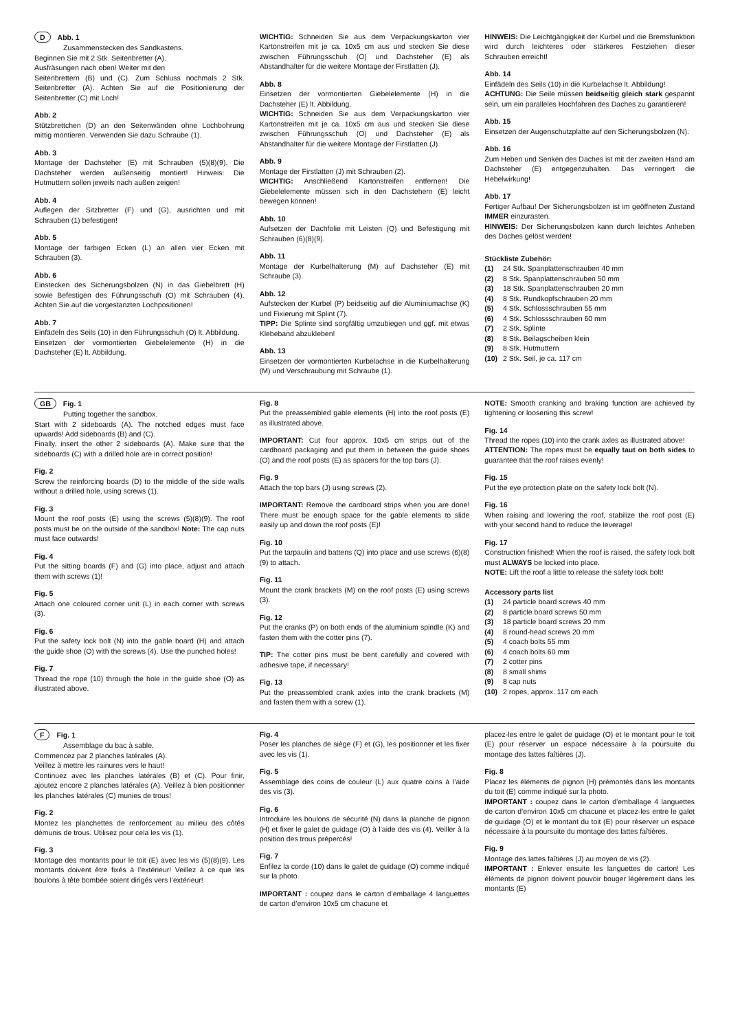D Abb. 1
Zusammenstecken des Sandkastens.
Beginnen Sie mit 2 Stk. Seitenbretter (A).
Ausfräsungen nach oben! Weiter mit den
Seitenbrettern (B) und (C). Zum Schluss nochmals 2 Stk. Seitenbretter (A). Achten Sie auf die Positionierung der Seitenbretter (C) mit Loch!
Abb. 2
Stützbrettchen (D) an den Seitenwänden ohne Lochbohrung mittig montieren. Verwenden Sie dazu Schraube (1).
Abb. 3
Montage der Dachsteher (E) mit Schrauben (5)(8)(9). Die Dachsteher werden außenseitig montiert! Hinweis: Die Hutmuttern sollen jeweils nach außen zeigen!
Abb. 4
Auflegen der Sitzbretter (F) und (G), ausrichten und mit Schrauben (1) befestigen!
Abb. 5
Montage der farbigen Ecken (L) an allen vier Ecken mit Schrauben (3).
Abb. 6
Einstecken des Sicherungsbolzen (N) in das Giebelbrett (H) sowie Befestigen des Führungsschuh (O) mit Schrauben (4). Achten Sie auf die vorgestanzten Lochpositionen!
Abb. 7
Einfädeln des Seils (10) in den Führungsschuh (O) lt. Abbildung.
Einsetzen der vormontierten Giebelelemente (H) in die Dachsteher (E) lt. Abbildung.
WICHTIG: Schneiden Sie aus dem Verpackungskarton vier Kartonstreifen mit je ca. 10x5 cm aus und stecken Sie diese zwischen Führungsschuh (O) und Dachsteher (E) als Abstandhalter für die weitere Montage der Firstlatten (J).
Abb. 8
Einsetzen der vormontierten Giebelelemente (H) in die Dachsteher (E) lt. Abbildung.
WICHTIG: Schneiden Sie aus dem Verpackungskarton vier Kartonstreifen mit je ca. 10x5 cm aus und stecken Sie diese zwischen Führungsschuh (O) und Dachsteher (E) als Abstandhalter für die weitere Montage der Firstlatten (J).
Abb. 9
Montage der Firstlatten (J) mit Schrauben (2).
WICHTIG: Anschließend Kartonstreifen entfernen! Die Giebelelemente müssen sich in den Dachstehern (E) leicht bewegen können!
Abb. 10
Aufsetzen der Dachfolie mit Leisten (Q) und Befestigung mit Schrauben (6)(8)(9).
Abb. 11
Montage der Kurbelhalterung (M) auf Dachsteher (E) mit Schraube (3).
Abb. 12
Aufstecken der Kurbel (P) beidseitig auf die Aluminiumachse (K) und Fixierung mit Splint (7).
TIPP: Die Splinte sind sorgfältig umzubiegen und ggf. mit etwas Klebeband abzukleben!
Abb. 13
Einsetzen der vormontierten Kurbelachse in die Kurbelhalterung (M) und Verschraubung mit Schraube (1).
HINWEIS: Die Leichtgängigkeit der Kurbel und die Bremsfunktion wird durch leichteres oder stärkeres Festziehen dieser Schrauben erreicht!
Abb. 14
Einfädeln des Seils (10) in die Kurbelachse lt. Abbildung!
ACHTUNG: Die Seile müssen beidseitig gleich stark gespannt sein, um ein paralleles Hochfahren des Daches zu garantieren!
Abb. 15
Einsetzen der Augenschutzplatte auf den Sicherungsbolzen (N).
Abb. 16
Zum Heben und Senken des Daches ist mit der zweiten Hand am Dachsteher (E) entgegenzuhalten. Das verringert die Hebelwirkung!
Abb. 17
Fertiger Aufbau! Der Sicherungsbolzen ist im geöffneten Zustand IMMER einzurasten.
HINWEIS: Der Sicherungsbolzen kann durch leichtes Anheben des Daches gelöst werden!
Stückliste Zubehör:
| (1) | 24 Stk. Spanplattenschrauben 40 mm |
| (2) | 8 Stk. Spanplattenschrauben 50 mm |
| (3) | 18 Stk. Spanplattenschrauben 20 mm |
| (4) | 8 Stk. Rundkopfschrauben 20 mm |
| (5) | 4 Stk. Schlossschrauben 55 mm |
| (6) | 4 Stk. Schlossschrauben 60 mm |
| (7) | 2 Stk. Splinte |
| (8) | 8 Stk. Beilagscheiben klein |
| (9) | 8 Stk. Hutmuttern |
| (10) | 2 Stk. Seil, je ca. 117 cm |
GB Fig. 1
Putting together the sandbox.
Start with 2 sideboards (A). The notched edges must face upwards! Add sideboards (B) and (C).
Finally, insert the other 2 sideboards (A). Make sure that the sideboards (C) with a drilled hole are in correct position!
Fig. 2
Screw the reinforcing boards (D) to the middle of the side walls without a drilled hole, using screws (1).
Fig. 3
Mount the roof posts (E) using the screws (5)(8)(9). The roof posts must be on the outside of the sandbox! Note: The cap nuts must face outwards!
Fig. 4
Put the sitting boards (F) and (G) into place, adjust and attach them with screws (1)!
Fig. 5
Attach one coloured corner unit (L) in each corner with screws (3).
Fig. 6
Put the safety lock bolt (N) into the gable board (H) and attach the guide shoe (O) with the screws (4). Use the punched holes!
Fig. 7
Thread the rope (10) through the hole in the guide shoe (O) as illustrated above.
Fig. 8
Put the preassembled gable elements (H) into the roof posts (E) as illustrated above.
IMPORTANT: Cut four approx. 10x5 cm strips out of the cardboard packaging and put them in between the guide shoes (O) and the roof posts (E) as spacers for the top bars (J).
Fig. 9
Attach the top bars (J) using screws (2).
IMPORTANT: Remove the cardboard strips when you are done! There must be enough space for the gable elements to slide easily up and down the roof posts (E)!
Fig. 10
Put the tarpaulin and battens (Q) into place and use screws (6)(8)(9) to attach.
Fig. 11
Mount the crank brackets (M) on the roof posts (E) using screws (3).
Fig. 12
Put the cranks (P) on both ends of the aluminium spindle (K) and fasten them with the cotter pins (7).
TIP: The cotter pins must be bent carefully and covered with adhesive tape, if necessary!
Fig. 13
Put the preassembled crank axles into the crank brackets (M) and fasten them with a screw (1).
NOTE: Smooth cranking and braking function are achieved by tightening or loosening this screw!
Fig. 14
Thread the ropes (10) into the crank axles as illustrated above!
ATTENTION: The ropes must be equally taut on both sides to guarantee that the roof raises evenly!
Fig. 15
Put the eye protection plate on the safety lock bolt (N).
Fig. 16
When raising and lowering the roof, stabilize the roof post (E) with your second hand to reduce the leverage!
Fig. 17
Construction finished! When the roof is raised, the safety lock bolt must ALWAYS be locked into place.
NOTE: Lift the roof a little to release the safety lock bolt!
Accessory parts list
| (1) | 24 particle board screws 40 mm |
| (2) | 8 particle board screws 50 mm |
| (3) | 18 particle board screws 20 mm |
| (4) | 8 round-head screws 20 mm |
| (5) | 4 coach bolts 55 mm |
| (6) | 4 coach bolts 60 mm |
| (7) | 2 cotter pins |
| (8) | 8 small shims |
| (9) | 8 cap nuts |
| (10) | 2 ropes, approx. 117 cm each |
F Fig. 1
Assemblage du bac à sable.
Commencez par 2 planches latérales (A).
Veillez à mettre les rainures vers le haut!
Continuez avec les planches latérales (B) et (C). Pour finir, ajoutez encore 2 planches latérales (A). Veillez à bien positionner les planches latérales (C) munies de trous!
Fig. 2
Montez les planchettes de renforcement au milieu des côtés démunis de trous. Utilisez pour cela les vis (1).
Fig. 3
Montage des montants pour le toit (E) avec les vis (5)(8)(9). Les montants doivent être fixés à l’extérieur! Veillez à ce que les boulons à tête bombée soient dirigés vers l’extérieur!
Fig. 4
Poser les planches de siège (F) et (G), les positionner et les fixer avec les vis (1).
Fig. 5
Assemblage des coins de couleur (L) aux quatre coins à l’aide des vis (3).
Fig. 6
Introduire les boulons de sécurité (N) dans la planche de pignon (H) et fixer le galet de guidage (O) à l’aide des vis (4). Veiller à la position des trous prépercés!
Fig. 7
Enfilez la corde (10) dans le galet de guidage (O) comme indiqué sur la photo.
IMPORTANT : coupez dans le carton d’emballage 4 languettes de carton d’environ 10x5 cm chacune et
placez-les entre le galet de guidage (O) et le montant pour le toit (E) pour réserver un espace nécessaire à la poursuite du montage des lattes faîtières (J).
Fig. 8
Placez les éléments de pignon (H) prémontés dans les montants du toit (E) comme indiqué sur la photo.
IMPORTANT : coupez dans le carton d’emballage 4 languettes de carton d’environ 10x5 cm chacune et placez-les entre le galet de guidage (O) et le montant du toit (E) pour réserver un espace nécessaire à la poursuite du montage des lattes faîtières.
Fig. 9
Montage des lattes faîtières (J) au moyen de vis (2).
IMPORTANT : Enlever ensuite les languettes de carton! Les éléments de pignon doivent pouvoir bouger légèrement dans les montants (E)